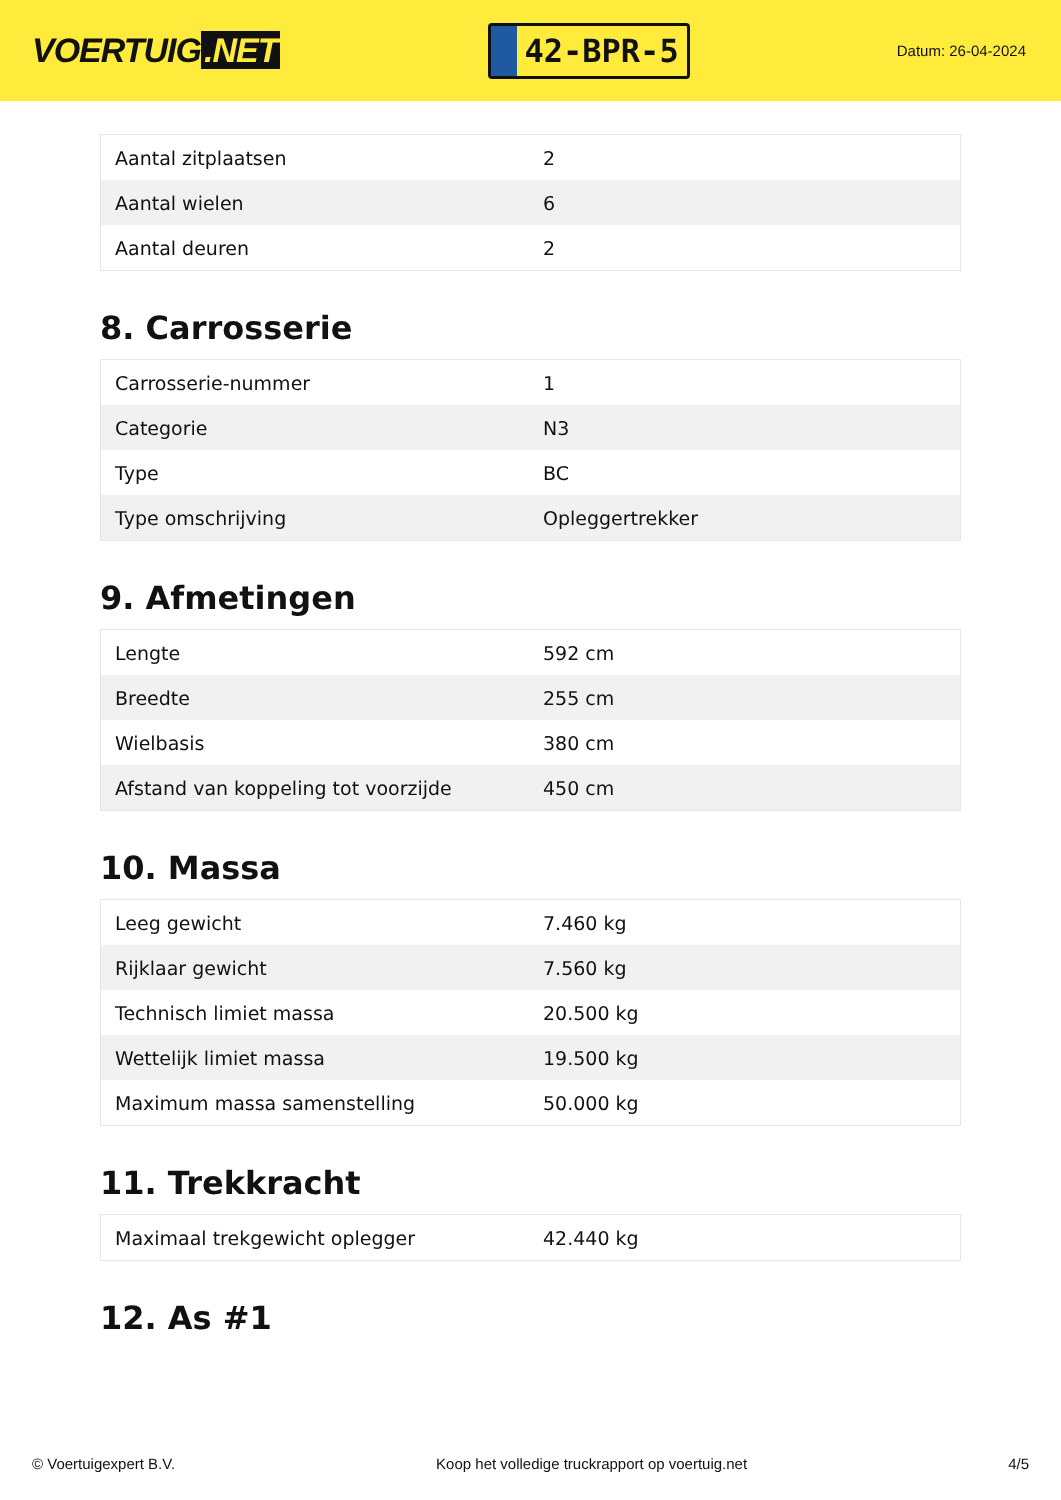VOERTUIG.NET
42-BPR-5
Datum: 26-04-2024
| Aantal zitplaatsen | 2 |
| Aantal wielen | 6 |
| Aantal deuren | 2 |
8. Carrosserie
| Carrosserie-nummer | 1 |
| Categorie | N3 |
| Type | BC |
| Type omschrijving | Opleggertrekker |
9. Afmetingen
| Lengte | 592 cm |
| Breedte | 255 cm |
| Wielbasis | 380 cm |
| Afstand van koppeling tot voorzijde | 450 cm |
10. Massa
| Leeg gewicht | 7.460 kg |
| Rijklaar gewicht | 7.560 kg |
| Technisch limiet massa | 20.500 kg |
| Wettelijk limiet massa | 19.500 kg |
| Maximum massa samenstelling | 50.000 kg |
11. Trekkracht
| Maximaal trekgewicht oplegger | 42.440 kg |
12. As #1
© Voertuigexpert B.V. Koop het volledige truckrapport op voertuig.net 4/5